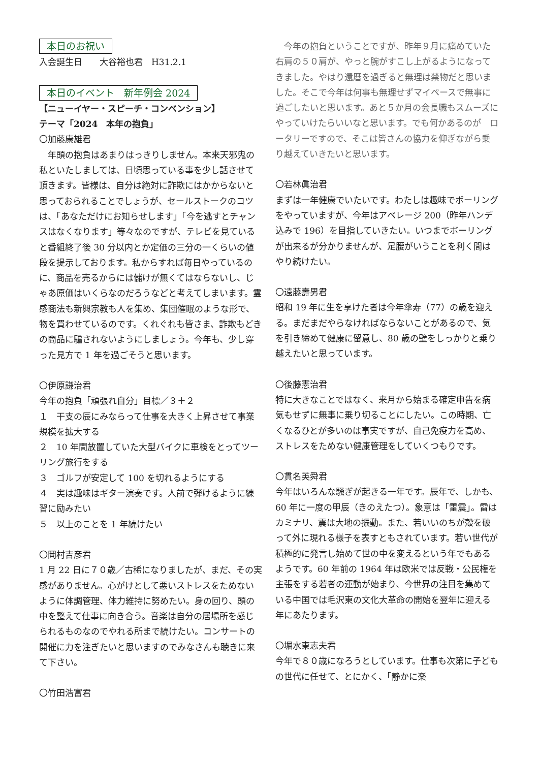本日のお祝い
入会誕生日　　大谷裕也君　H31.2.1
本日のイベント　新年例会 2024
【ニューイヤー・スピーチ・コンベンション】
テーマ「2024　本年の抱負」
〇加藤康雄君
　年頭の抱負はあまりはっきりしません。本来天邪鬼の私といたしましては、日頃思っている事を少し話させて頂きます。皆様は、自分は絶対に詐欺にはかからないと思っておられることでしょうが、セールストークのコツは、「あなただけにお知らせします」「今を逃すとチャンスはなくなります」等々なのですが、テレビを見ていると番組終了後 30 分以内とか定価の三分の一くらいの値段を提示しております。私からすれば毎日やっているのに、商品を売るからには儲けが無くてはならないし、じゃあ原価はいくらなのだろうなどと考えてしまいます。霊感商法も新興宗教も人を集め、集団催眠のような形で、物を買わせているのです。くれぐれも皆さま、詐欺もどきの商品に騙されないようにしましょう。今年も、少し穿った見方で 1 年を過ごそうと思います。
〇伊原謙治君
今年の抱負「頑張れ自分」目標／３＋２
１　干支の辰にみならって仕事を大きく上昇させて事業規模を拡大する
２　10 年間放置していた大型バイクに車検をとってツーリング旅行をする
３　ゴルフが安定して 100 を切れるようにする
４　実は趣味はギター演奏です。人前で弾けるように練習に励みたい
５　以上のことを 1 年続けたい
〇岡村吉彦君
1 月 22 日に７０歳／古稀になりましたが、まだ、その実感がありません。心がけとして悪いストレスをためないように体調管理、体力維持に努めたい。身の回り、頭の中を整えて仕事に向き合う。音楽は自分の居場所を感じられるものなのでやれる所まで続けたい。コンサートの開催に力を注ぎたいと思いますのでみなさんも聴きに来て下さい。
〇竹田浩富君
　今年の抱負ということですが、昨年９月に痛めていた右肩の５０肩が、やっと腕がすこし上がるようになってきました。やはり還暦を過ぎると無理は禁物だと思いました。そこで今年は何事も無理せずマイペースで無事に過ごしたいと思います。あと５か月の会長職もスムーズにやっていけたらいいなと思います。でも何かあるのが　ロータリーですので、そこは皆さんの協力を仰ぎながら乗り越えていきたいと思います。
〇若林眞治君
まずは一年健康でいたいです。わたしは趣味でボーリングをやっていますが、今年はアベレージ 200（昨年ハンデ込みで 196）を目指していきたい。いつまでボーリングが出来るが分かりませんが、足腰がいうことを利く間はやり続けたい。
〇遠藤壽男君
昭和 19 年に生を享けた者は今年傘寿（77）の歳を迎える。まだまだやらなければならないことがあるので、気を引き締めて健康に留意し、80 歳の壁をしっかりと乗り越えたいと思っています。
〇後藤憲治君
特に大きなことではなく、来月から始まる確定申告を病気もせずに無事に乗り切ることにしたい。この時期、亡くなるひとが多いのは事実ですが、自己免疫力を高め、ストレスをためない健康管理をしていくつもりです。
〇貫名英舜君
今年はいろんな騒ぎが起きる一年です。辰年で、しかも、60 年に一度の甲辰（きのえたつ）。象意は「雷震」。雷はカミナリ、震は大地の振動。また、若いいのちが殻を破って外に現れる様子を表すともされています。若い世代が積極的に発言し始めて世の中を変えるという年でもあるようです。60 年前の 1964 年は欧米では反戦・公民権を主張をする若者の運動が始まり、今世界の注目を集めている中国では毛沢東の文化大革命の開始を翌年に迎える年にあたります。
〇堀水東志夫君
今年で８０歳になろうとしています。仕事も次第に子どもの世代に任せて、とにかく、「静かに楽